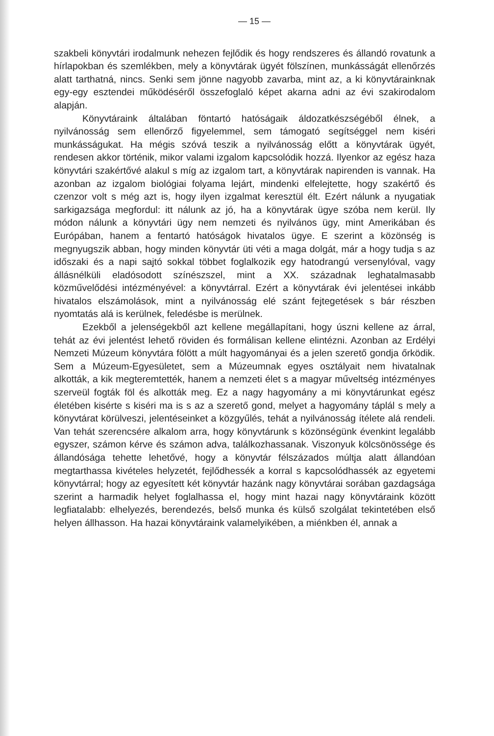— 15 —
szakbeli könyvtári irodalmunk nehezen fejlődik és hogy rendszeres és állandó rovatunk a hírlapokban és szemlékben, mely a könyvtárak ügyét fölszínen, munkásságát ellenőrzés alatt tarthatná, nincs. Senki sem jönne nagyobb zavarba, mint az, a ki könyvtárainknak egy-egy esztendei működéséről összefoglaló képet akarna adni az évi szakirodalom alapján.
Könyvtáraink általában föntartó hatóságaik áldozatkészségéből élnek, a nyilvánosság sem ellenőrző figyelemmel, sem támogató segítséggel nem kiséri munkásságukat. Ha mégis szóvá teszik a nyilvánosság előtt a könyvtárak ügyét, rendesen akkor történik, mikor valami izgalom kapcsolódik hozzá. Ilyenkor az egész haza könyvtári szakértővé alakul s míg az izgalom tart, a könyvtárak napirenden is vannak. Ha azonban az izgalom biológiai folyama lejárt, mindenki elfelejtette, hogy szakértő és czenzor volt s még azt is, hogy ilyen izgalmat keresztül élt. Ezért nálunk a nyugatiak sarkigazsága megfordul: itt nálunk az jó, ha a könyvtárak ügye szóba nem kerül. Ily módon nálunk a könyvtári ügy nem nemzeti és nyilvános ügy, mint Amerikában és Európában, hanem a fentartó hatóságok hivatalos ügye. E szerint a közönség is megnyugszik abban, hogy minden könyvtár üti véti a maga dolgát, már a hogy tudja s az időszaki és a napi sajtó sokkal többet foglalkozik egy hatodrangú versenylóval, vagy állásnélküli eladósodott színészszel, mint a XX. századnak leghatalmasabb közművelődési intézményével: a könyvtárral. Ezért a könyvtárak évi jelentései inkább hivatalos elszámolások, mint a nyilvánosság elé szánt fejtegetések s bár részben nyomtatás alá is kerülnek, feledésbe is merülnek.
Ezekből a jelenségekből azt kellene megállapítani, hogy úszni kellene az árral, tehát az évi jelentést lehető röviden és formálisan kellene elintézni. Azonban az Erdélyi Nemzeti Múzeum könyvtára fölött a múlt hagyományai és a jelen szerető gondja őrködik. Sem a Múzeum-Egyesületet, sem a Múzeumnak egyes osztályait nem hivatalnak alkották, a kik megteremtették, hanem a nemzeti élet s a magyar műveltség intézményes szerveül fogták föl és alkották meg. Ez a nagy hagyomány a mi könyvtárunkat egész életében kisérte s kiséri ma is s az a szerető gond, melyet a hagyomány táplál s mely a könyvtárat körülveszi, jelentéseinket a közgyűlés, tehát a nyilvánosság ítélete alá rendeli. Van tehát szerencsére alkalom arra, hogy könyvtárunk s közönségünk évenkint legalább egyszer, számon kérve és számon adva, találkozhassanak. Viszonyuk kölcsönössége és állandósága tehette lehetővé, hogy a könyvtár félszázados múltja alatt állandóan megtarthassa kivételes helyzetét, fejlődhessék a korral s kapcsolódhassék az egyetemi könyvtárral; hogy az egyesített két könyvtár hazánk nagy könyvtárai sorában gazdagsága szerint a harmadik helyet foglalhassa el, hogy mint hazai nagy könyvtáraink között legfiatalabb: elhelyezés, berendezés, belső munka és külső szolgálat tekintetében első helyen állhasson. Ha hazai könyvtáraink valamelyikében, a miénkben él, annak a